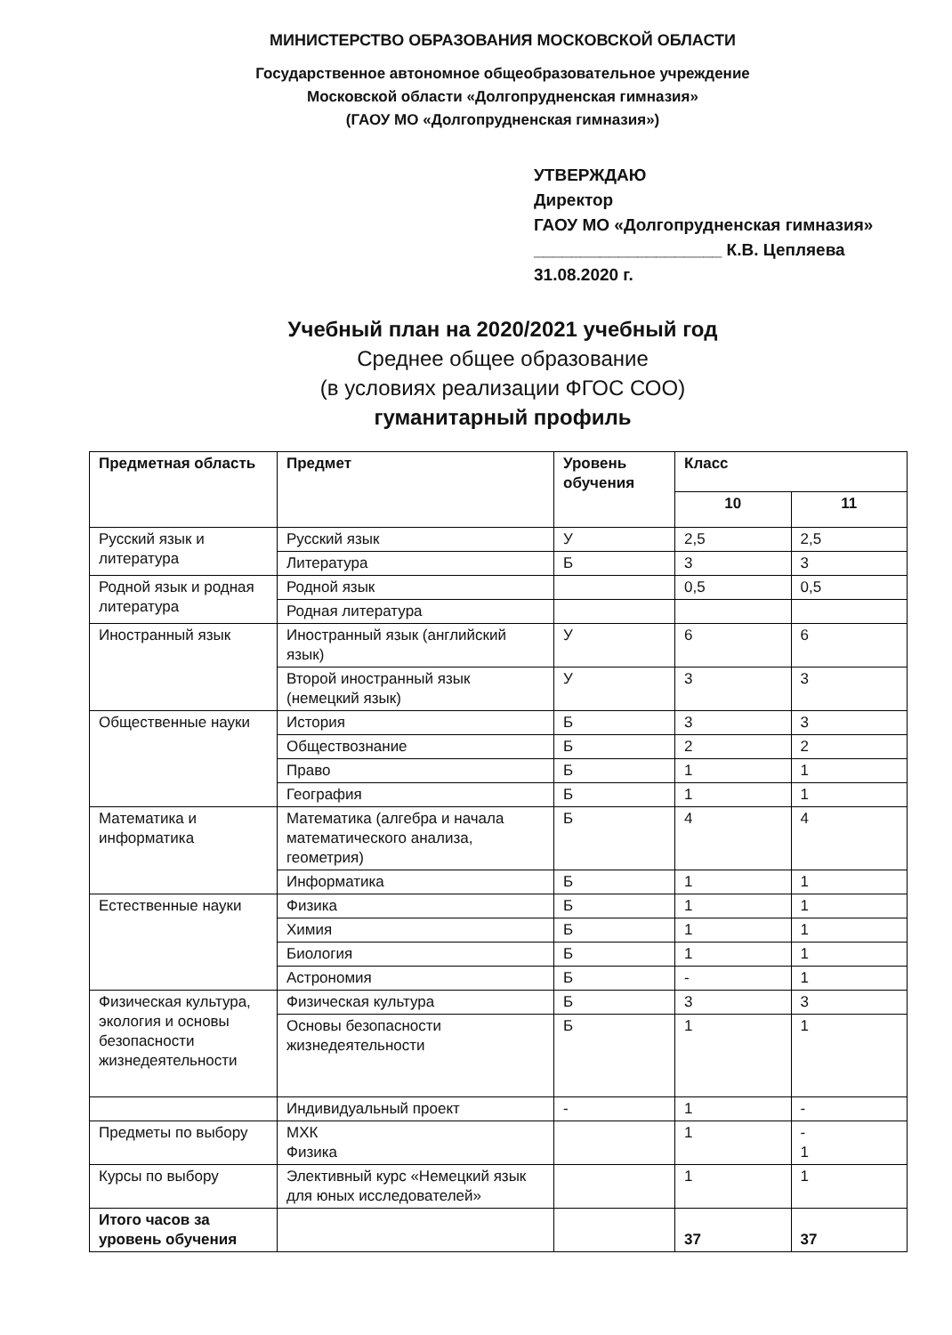МИНИСТЕРСТВО ОБРАЗОВАНИЯ МОСКОВСКОЙ ОБЛАСТИ
Государственное автономное общеобразовательное учреждение
Московской области «Долгопрудненская гимназия»
(ГАОУ МО «Долгопрудненская гимназия»)
УТВЕРЖДАЮ
Директор
ГАОУ МО «Долгопрудненская гимназия»
____________________ К.В. Цепляева
31.08.2020 г.
Учебный план на 2020/2021 учебный год
Среднее общее образование
(в условиях реализации ФГОС СОО)
гуманитарный профиль
| Предметная область | Предмет | Уровень обучения | Класс | |
| --- | --- | --- | --- | --- |
| | | | 10 | 11 |
| Русский язык и литература | Русский язык | У | 2,5 | 2,5 |
| | Литература | Б | 3 | 3 |
| Родной язык и родная литература | Родной язык | | 0,5 | 0,5 |
| | Родная литература | | | |
| Иностранный язык | Иностранный язык (английский язык) | У | 6 | 6 |
| | Второй иностранный язык (немецкий язык) | У | 3 | 3 |
| Общественные науки | История | Б | 3 | 3 |
| | Обществознание | Б | 2 | 2 |
| | Право | Б | 1 | 1 |
| | География | Б | 1 | 1 |
| Математика и информатика | Математика (алгебра и начала математического анализа, геометрия) | Б | 4 | 4 |
| | Информатика | Б | 1 | 1 |
| Естественные науки | Физика | Б | 1 | 1 |
| | Химия | Б | 1 | 1 |
| | Биология | Б | 1 | 1 |
| | Астрономия | Б | - | 1 |
| Физическая культура, экология и основы безопасности жизнедеятельности | Физическая культура | Б | 3 | 3 |
| | Основы безопасности жизнедеятельности | Б | 1 | 1 |
| | Индивидуальный проект | - | 1 | - |
| Предметы по выбору | МХК Физика | | 1 | - 1 |
| Курсы по выбору | Элективный курс «Немецкий язык для юных исследователей» | | 1 | 1 |
| Итого часов за уровень обучения | | | 37 | 37 |